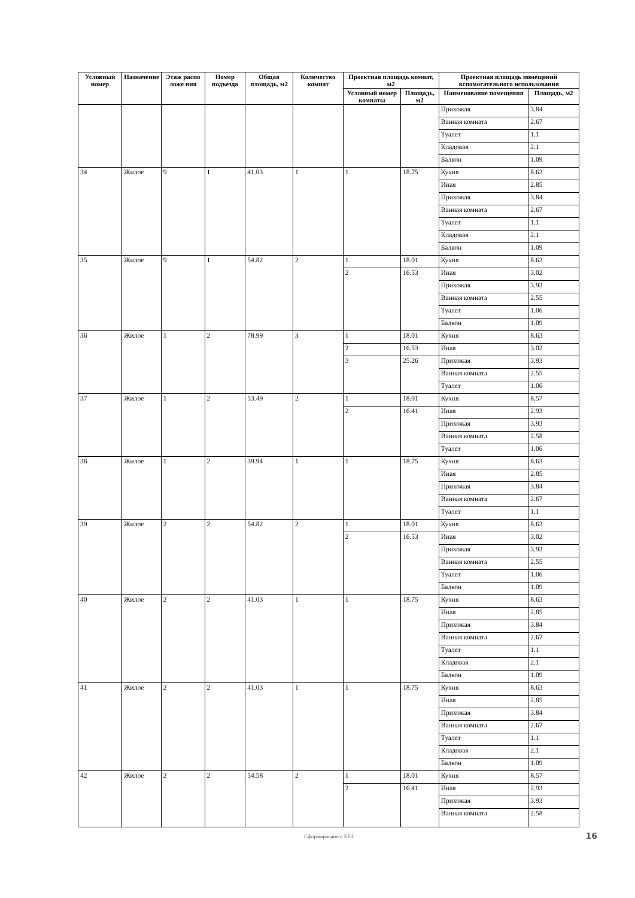| Условный номер | Назначение | Этаж распо ложе ния | Номер подъезда | Общая площадь, м2 | Количество комнат | Проектная площадь комнат, м2 | | Проектная площадь помещений вспомогательного использования | |
| --- | --- | --- | --- | --- | --- | --- | --- | --- | --- |
| | | | | | | Условный номер комнаты | Площадь, м2 | Наименование помещения | Площадь, м2 |
| | | | | | | | | Прихожая | 3.84 |
| | | | | | | | | Ванная комната | 2.67 |
| | | | | | | | | Туалет | 1.1 |
| | | | | | | | | Кладовая | 2.1 |
| | | | | | | | | Балкон | 1.09 |
| 34 | Жилое | 9 | 1 | 41.03 | 1 | 1 | 18.75 | Кухня | 8.63 |
| | | | | | | | | Иная | 2.85 |
| | | | | | | | | Прихожая | 3.84 |
| | | | | | | | | Ванная комната | 2.67 |
| | | | | | | | | Туалет | 1.1 |
| | | | | | | | | Кладовая | 2.1 |
| | | | | | | | | Балкон | 1.09 |
| 35 | Жилое | 9 | 1 | 54.82 | 2 | 1 | 18.01 | Кухня | 8.63 |
| | | | | | | 2 | 16.53 | Иная | 3.02 |
| | | | | | | | | Прихожая | 3.93 |
| | | | | | | | | Ванная комната | 2.55 |
| | | | | | | | | Туалет | 1.06 |
| | | | | | | | | Балкон | 1.09 |
| 36 | Жилое | 1 | 2 | 78.99 | 3 | 1 | 18.01 | Кухня | 8.63 |
| | | | | | | 2 | 16.53 | Иная | 3.02 |
| | | | | | | 3 | 25.26 | Прихожая | 3.93 |
| | | | | | | | | Ванная комната | 2.55 |
| | | | | | | | | Туалет | 1.06 |
| 37 | Жилое | 1 | 2 | 53.49 | 2 | 1 | 18.01 | Кухня | 8.57 |
| | | | | | | 2 | 16.41 | Иная | 2.93 |
| | | | | | | | | Прихожая | 3.93 |
| | | | | | | | | Ванная комната | 2.58 |
| | | | | | | | | Туалет | 1.06 |
| 38 | Жилое | 1 | 2 | 39.94 | 1 | 1 | 18.75 | Кухня | 8.63 |
| | | | | | | | | Иная | 2.85 |
| | | | | | | | | Прихожая | 3.84 |
| | | | | | | | | Ванная комната | 2.67 |
| | | | | | | | | Туалет | 1.1 |
| 39 | Жилое | 2 | 2 | 54.82 | 2 | 1 | 18.01 | Кухня | 8.63 |
| | | | | | | 2 | 16.53 | Иная | 3.02 |
| | | | | | | | | Прихожая | 3.93 |
| | | | | | | | | Ванная комната | 2.55 |
| | | | | | | | | Туалет | 1.06 |
| | | | | | | | | Балкон | 1.09 |
| 40 | Жилое | 2 | 2 | 41.03 | 1 | 1 | 18.75 | Кухня | 8.63 |
| | | | | | | | | Иная | 2.85 |
| | | | | | | | | Прихожая | 3.84 |
| | | | | | | | | Ванная комната | 2.67 |
| | | | | | | | | Туалет | 1.1 |
| | | | | | | | | Кладовая | 2.1 |
| | | | | | | | | Балкон | 1.09 |
| 41 | Жилое | 2 | 2 | 41.03 | 1 | 1 | 18.75 | Кухня | 8.63 |
| | | | | | | | | Иная | 2.85 |
| | | | | | | | | Прихожая | 3.84 |
| | | | | | | | | Ванная комната | 2.67 |
| | | | | | | | | Туалет | 1.1 |
| | | | | | | | | Кладовая | 2.1 |
| | | | | | | | | Балкон | 1.09 |
| 42 | Жилое | 2 | 2 | 54.58 | 2 | 1 | 18.01 | Кухня | 8.57 |
| | | | | | | 2 | 16.41 | Иная | 2.93 |
| | | | | | | | | Прихожая | 3.93 |
| | | | | | | | | Ванная комната | 2.58 |
Сформировано в ЕРЗ 16